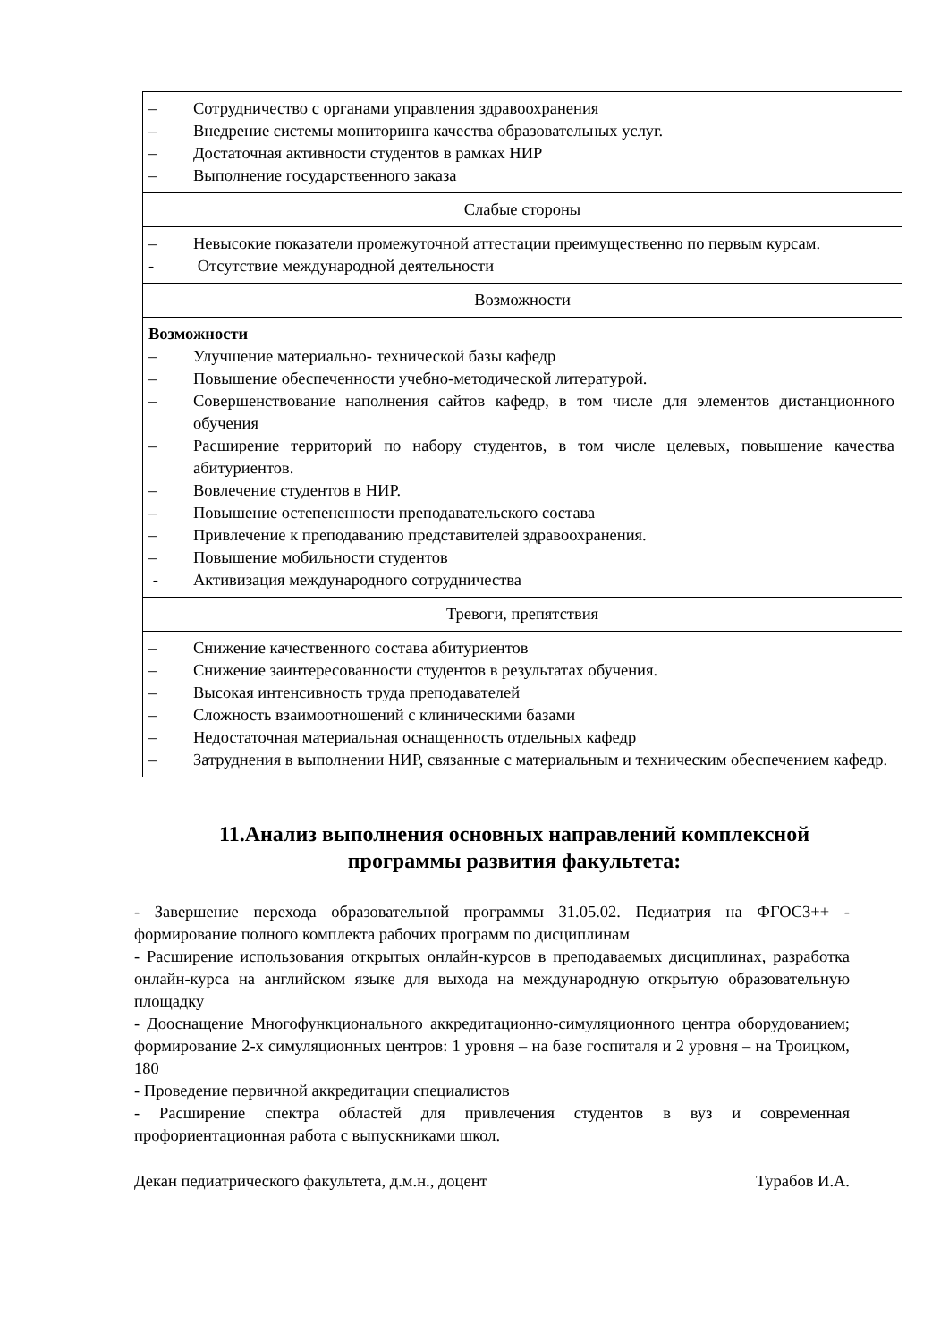| – Сотрудничество с органами управления здравоохранения – Внедрение системы мониторинга качества образовательных услуг. – Достаточная активности студентов в рамках НИР – Выполнение государственного заказа |
| Слабые стороны |
| – Невысокие показатели промежуточной аттестации преимущественно по первым курсам. - Отсутствие международной деятельности |
| Возможности |
| Возможности – Улучшение материально- технической базы кафедр – Повышение обеспеченности учебно-методической литературой. – Совершенствование наполнения сайтов кафедр, в том числе для элементов дистанционного обучения – Расширение территорий по набору студентов, в том числе целевых, повышение качества абитуриентов. – Вовлечение студентов в НИР. – Повышение остепененности преподавательского состава – Привлечение к преподаванию представителей здравоохранения. – Повышение мобильности студентов - Активизация международного сотрудничества |
| Тревоги, препятствия |
| – Снижение качественного состава абитуриентов – Снижение заинтересованности студентов в результатах обучения. – Высокая интенсивность труда преподавателей – Сложность взаимоотношений с клиническими базами – Недостаточная материальная оснащенность отдельных кафедр – Затруднения в выполнении НИР, связанные с материальным и техническим обеспечением кафедр. |
11.Анализ выполнения основных направлений комплексной программы развития факультета:
- Завершение перехода образовательной программы 31.05.02. Педиатрия на ФГОС3++ - формирование полного комплекта рабочих программ по дисциплинам
- Расширение использования открытых онлайн-курсов в преподаваемых дисциплинах, разработка онлайн-курса на английском языке для выхода на международную открытую образовательную площадку
- Дооснащение Многофункционального аккредитационно-симуляционного центра оборудованием; формирование 2-х симуляционных центров: 1 уровня – на базе госпиталя и 2 уровня – на Троицком, 180
- Проведение первичной аккредитации специалистов
- Расширение спектра областей для привлечения студентов в вуз и современная профориентационная работа с выпускниками школ.
Декан педиатрического факультета, д.м.н., доцент Турабов И.А.